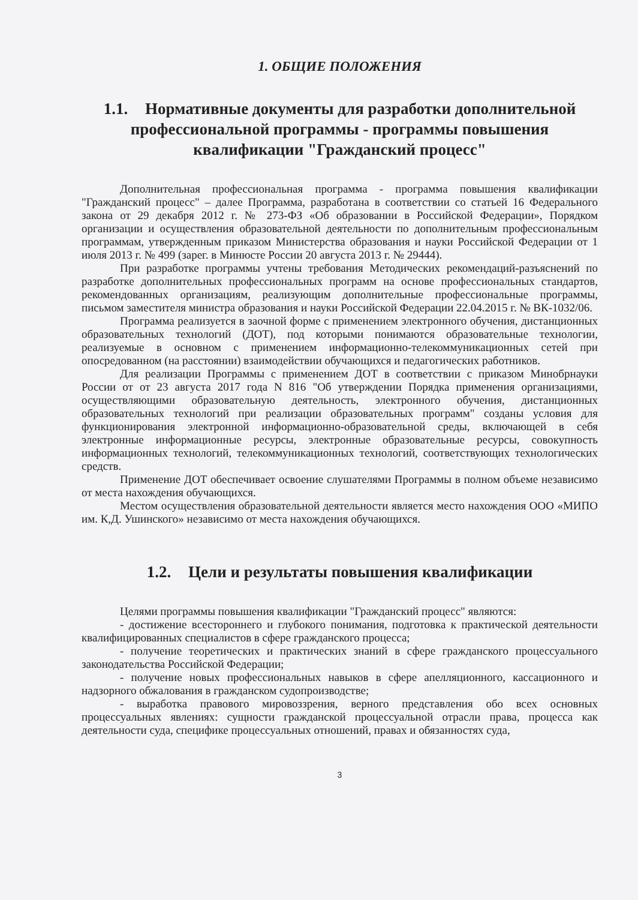1. ОБЩИЕ ПОЛОЖЕНИЯ
1.1. Нормативные документы для разработки дополнительной профессиональной программы - программы повышения квалификации "Гражданский процесс"
Дополнительная профессиональная программа - программа повышения квалификации "Гражданский процесс" – далее Программа, разработана в соответствии со статьей 16 Федерального закона от 29 декабря 2012 г. № 273-ФЗ «Об образовании в Российской Федерации», Порядком организации и осуществления образовательной деятельности по дополнительным профессиональным программам, утвержденным приказом Министерства образования и науки Российской Федерации от 1 июля 2013 г. № 499 (зарег. в Минюсте России 20 августа 2013 г. № 29444).
При разработке программы учтены требования Методических рекомендаций-разъяснений по разработке дополнительных профессиональных программ на основе профессиональных стандартов, рекомендованных организациям, реализующим дополнительные профессиональные программы, письмом заместителя министра образования и науки Российской Федерации 22.04.2015 г. № ВК-1032/06.
Программа реализуется в заочной форме с применением электронного обучения, дистанционных образовательных технологий (ДОТ), под которыми понимаются образовательные технологии, реализуемые в основном с применением информационно-телекоммуникационных сетей при опосредованном (на расстоянии) взаимодействии обучающихся и педагогических работников.
Для реализации Программы с применением ДОТ в соответствии с приказом Минобрнауки России от от 23 августа 2017 года N 816 "Об утверждении Порядка применения организациями, осуществляющими образовательную деятельность, электронного обучения, дистанционных образовательных технологий при реализации образовательных программ" созданы условия для функционирования электронной информационно-образовательной среды, включающей в себя электронные информационные ресурсы, электронные образовательные ресурсы, совокупность информационных технологий, телекоммуникационных технологий, соответствующих технологических средств.
Применение ДОТ обеспечивает освоение слушателями Программы в полном объеме независимо от места нахождения обучающихся.
Местом осуществления образовательной деятельности является место нахождения ООО «МИПО им. К,Д. Ушинского» независимо от места нахождения обучающихся.
1.2. Цели и результаты повышения квалификации
Целями программы повышения квалификации "Гражданский процесс" являются:
- достижение всестороннего и глубокого понимания, подготовка к практической деятельности квалифицированных специалистов в сфере гражданского процесса;
- получение теоретических и практических знаний в сфере гражданского процессуального законодательства Российской Федерации;
- получение новых профессиональных навыков в сфере апелляционного, кассационного и надзорного обжалования в гражданском судопроизводстве;
- выработка правового мировоззрения, верного представления обо всех основных процессуальных явлениях: сущности гражданской процессуальной отрасли права, процесса как деятельности суда, специфике процессуальных отношений, правах и обязанностях суда,
3